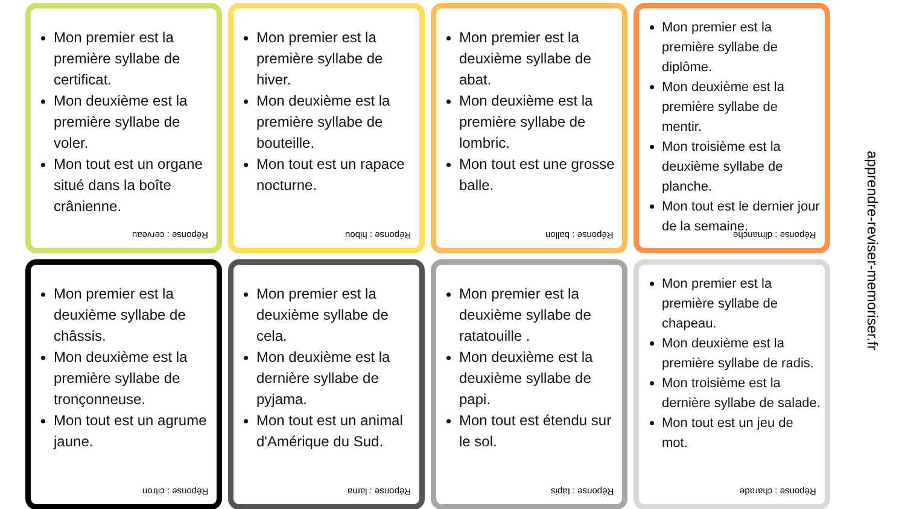Mon premier est la première syllabe de certificat.
Mon deuxième est la première syllabe de voler.
Mon tout est un organe situé dans la boîte crânienne.
Réponse : cerveau
Mon premier est la première syllabe de hiver.
Mon deuxième est la première syllabe de bouteille.
Mon tout est un rapace nocturne.
Réponse : hibou
Mon premier est la deuxième syllabe de abat.
Mon deuxième est la première syllabe de lombric.
Mon tout est une grosse balle.
Réponse : ballon
Mon premier est la première syllabe de diplôme.
Mon deuxième est la première syllabe de mentir.
Mon troisième est la deuxième syllabe de planche.
Mon tout est le dernier jour de la semaine.
Réponse : dimanche
Mon premier est la deuxième syllabe de châssis.
Mon deuxième est la première syllabe de tronçonneuse.
Mon tout est un agrume jaune.
Réponse : citron
Mon premier est la deuxième syllabe de cela.
Mon deuxième est la dernière syllabe de pyjama.
Mon tout est un animal d'Amérique du Sud.
Réponse : lama
Mon premier est la deuxième syllabe de ratatouille .
Mon deuxième est la deuxième syllabe de papi.
Mon tout est étendu sur le sol.
Réponse : tapis
Mon premier est la première syllabe de chapeau.
Mon deuxième est la première syllabe de radis.
Mon troisième est la dernière syllabe de salade.
Mon tout est un jeu de mot.
Réponse : charade
apprendre-reviser-memoriser.fr